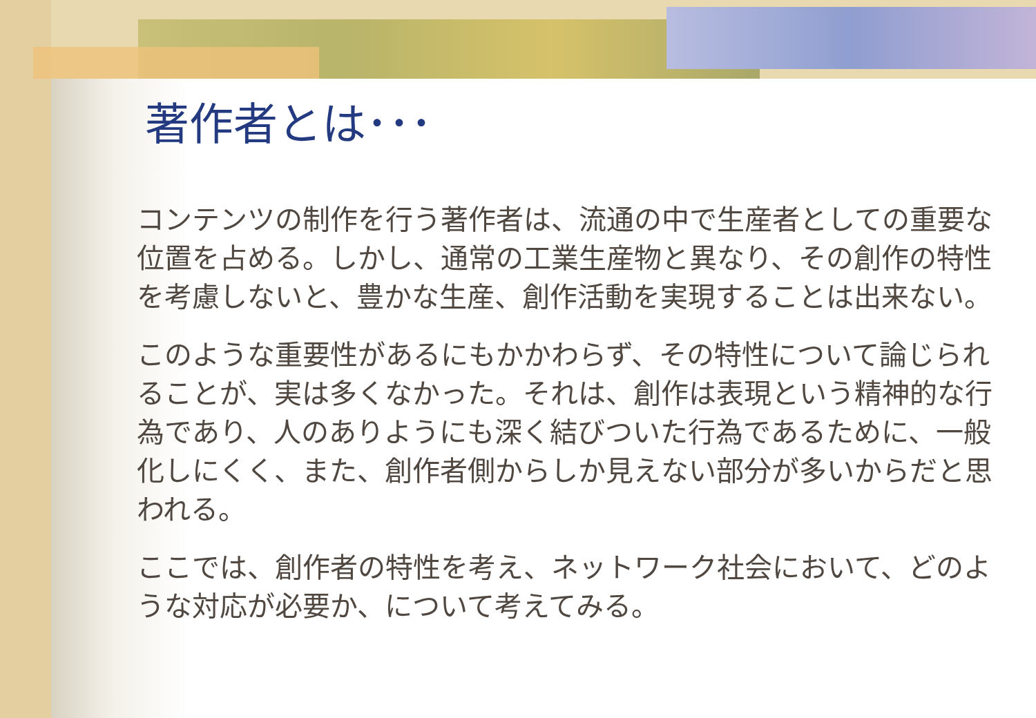著作者とは･･･
コンテンツの制作を行う著作者は、流通の中で生産者としての重要な位置を占める。しかし、通常の工業生産物と異なり、その創作の特性を考慮しないと、豊かな生産、創作活動を実現することは出来ない。
このような重要性があるにもかかわらず、その特性について論じられることが、実は多くなかった。それは、創作は表現という精神的な行為であり、人のありようにも深く結びついた行為であるために、一般化しにくく、また、創作者側からしか見えない部分が多いからだと思われる。
ここでは、創作者の特性を考え、ネットワーク社会において、どのような対応が必要か、について考えてみる。